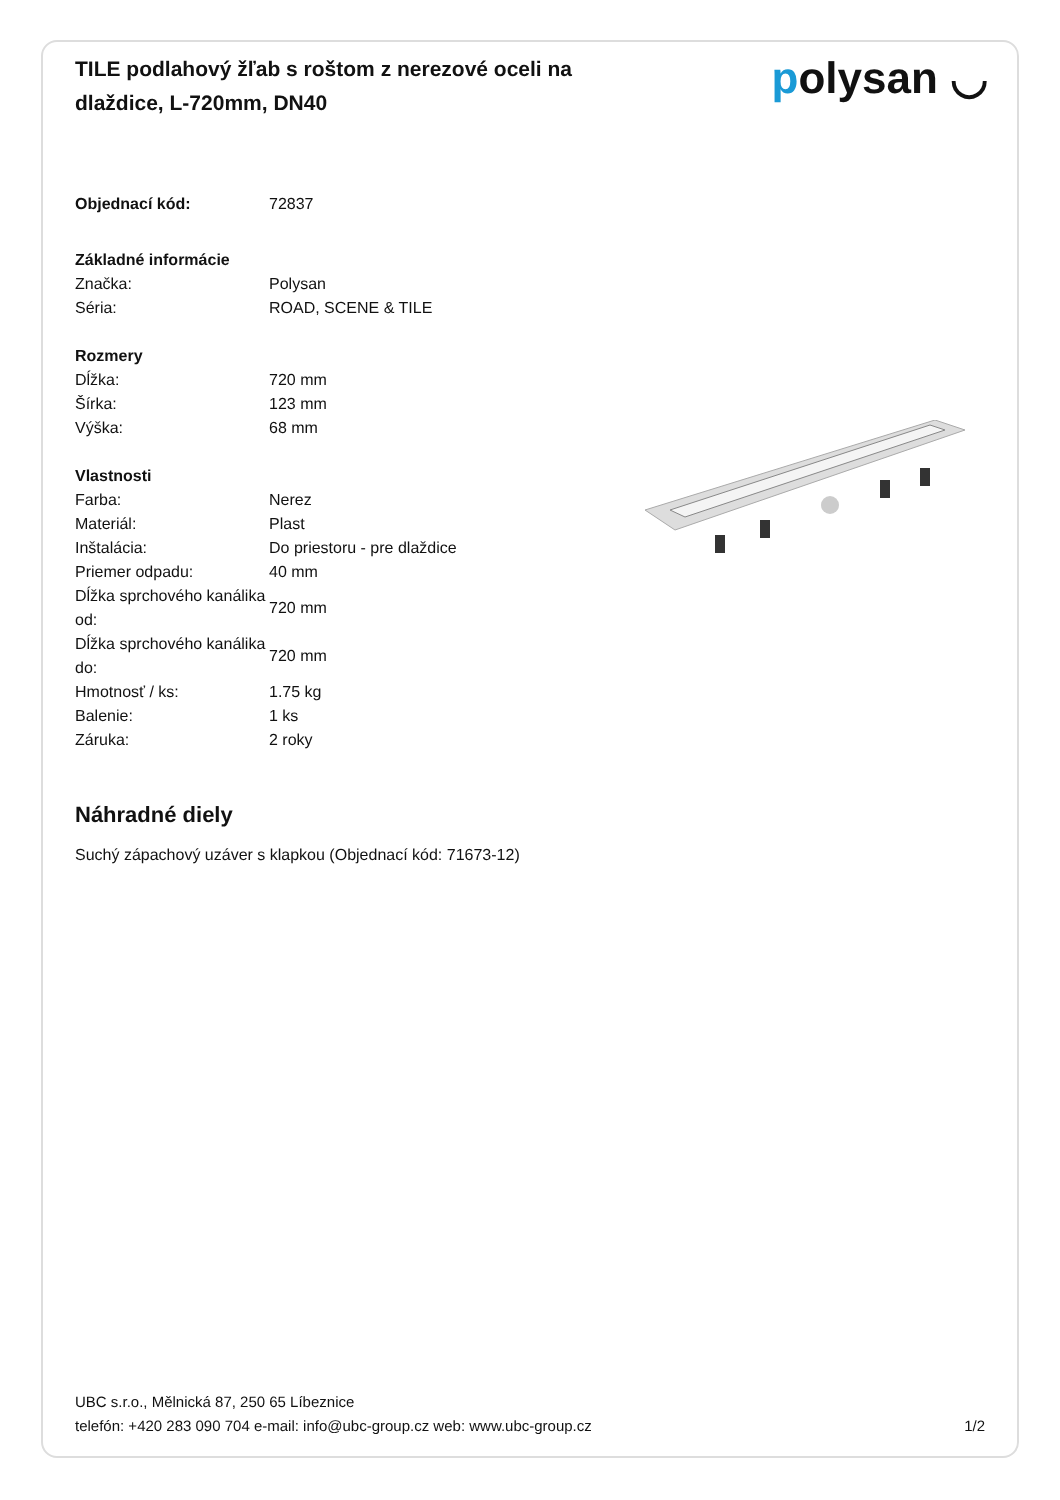TILE podlahový žľab s roštom z nerezové oceli na dlaždice, L-720mm, DN40
polysan ◡
| Objednací kód: | 72837 |
| Základné informácie | |
| Značka: | Polysan |
| Séria: | ROAD, SCENE & TILE |
| Rozmery | |
| Dĺžka: | 720 mm |
| Šírka: | 123 mm |
| Výška: | 68 mm |
| Vlastnosti | |
| Farba: | Nerez |
| Materiál: | Plast |
| Inštalácia: | Do priestoru - pre dlaždice |
| Priemer odpadu: | 40 mm |
| Dĺžka sprchového kanálika od: | 720 mm |
| Dĺžka sprchového kanálika do: | 720 mm |
| Hmotnosť / ks: | 1.75 kg |
| Balenie: | 1 ks |
| Záruka: | 2 roky |
Náhradné diely
Suchý zápachový uzáver s klapkou (Objednací kód: 71673-12)
UBC s.r.o., Mělnická 87, 250 65 Líbeznice
telefón: +420 283 090 704 e-mail: info@ubc-group.cz web: www.ubc-group.cz 1/2